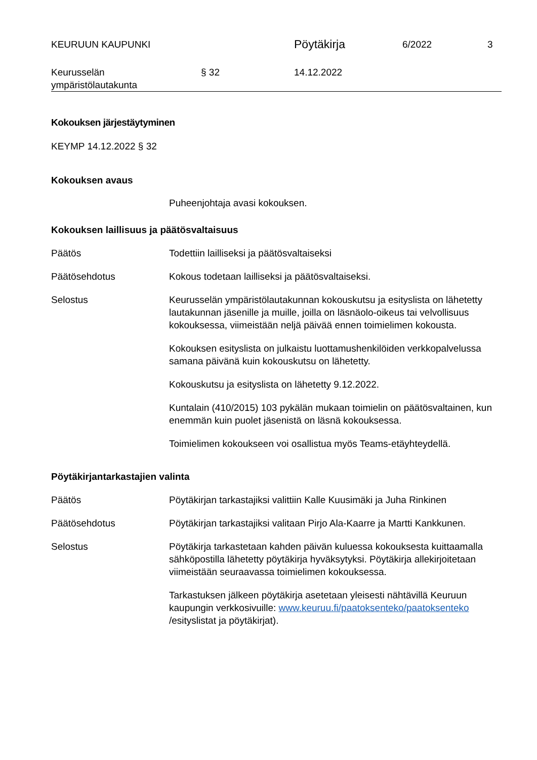KEURUUN KAUPUNKI
Pöytäkirja
6/2022 3
Keurusselän
ympäristölautakunta
§ 32 14.12.2022
Kokouksen järjestäytyminen
KEYMP 14.12.2022 § 32
Kokouksen avaus
Puheenjohtaja avasi kokouksen.
Kokouksen laillisuus ja päätösvaltaisuus
Päätös Todettiin lailliseksi ja päätösvaltaiseksi
Päätösehdotus Kokous todetaan lailliseksi ja päätösvaltaiseksi.
Selostus Keurusselän ympäristölautakunnan kokouskutsu ja esityslista on lähetetty lautakunnan jäsenille ja muille, joilla on läsnäolo-oikeus tai velvollisuus kokouksessa, viimeistään neljä päivää ennen toimielimen kokousta.
Kokouksen esityslista on julkaistu luottamushenkilöiden verkkopalvelussa samana päivänä kuin kokouskutsu on lähetetty.
Kokouskutsu ja esityslista on lähetetty 9.12.2022.
Kuntalain (410/2015) 103 pykälän mukaan toimielin on päätösvaltainen, kun enemmän kuin puolet jäsenistä on läsnä kokouksessa.
Toimielimen kokoukseen voi osallistua myös Teams-etäyhteydellä.
Pöytäkirjantarkastajien valinta
Päätös Pöytäkirjan tarkastajiksi valittiin Kalle Kuusimäki ja Juha Rinkinen
Päätösehdotus Pöytäkirjan tarkastajiksi valitaan Pirjo Ala-Kaarre ja Martti Kankkunen.
Selostus Pöytäkirja tarkastetaan kahden päivän kuluessa kokouksesta kuittaamalla sähköpostilla lähetetty pöytäkirja hyväksytyksi. Pöytäkirja allekirjoitetaan viimeistään seuraavassa toimielimen kokouksessa.
Tarkastuksen jälkeen pöytäkirja asetetaan yleisesti nähtävillä Keuruun kaupungin verkkosivuille: www.keuruu.fi/paatoksenteko/paatoksenteko /esityslistat ja pöytäkirjat).